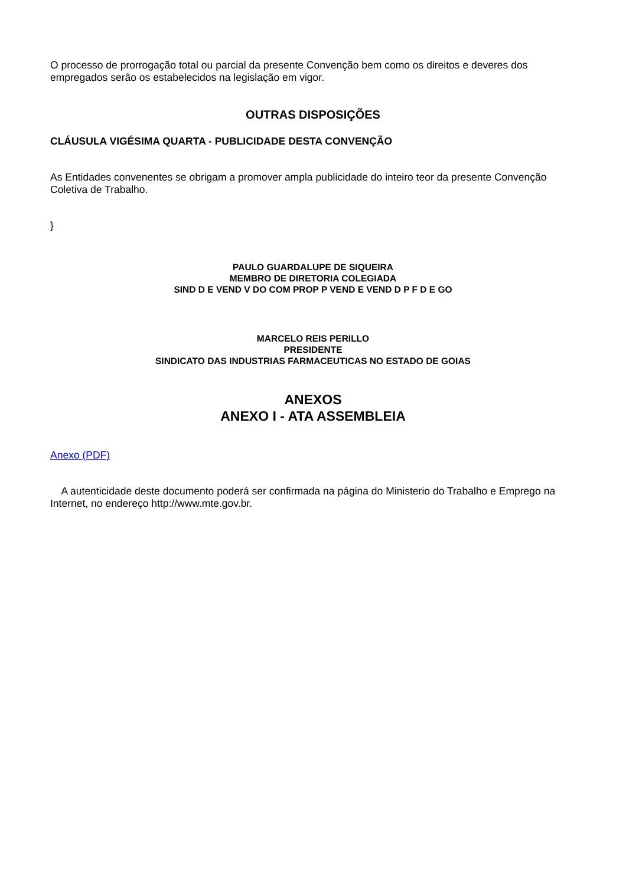O processo de prorrogação total ou parcial da presente Convenção bem como os direitos e deveres dos empregados serão os estabelecidos na legislação em vigor.
OUTRAS DISPOSIÇÕES
CLÁUSULA VIGÉSIMA QUARTA - PUBLICIDADE DESTA CONVENÇÃO
As Entidades convenentes se obrigam a promover ampla publicidade do inteiro teor da presente Convenção Coletiva de Trabalho.
}
PAULO GUARDALUPE DE SIQUEIRA
MEMBRO DE DIRETORIA COLEGIADA
SIND D E VEND V DO COM PROP P VEND E VEND D P F D E GO
MARCELO REIS PERILLO
PRESIDENTE
SINDICATO DAS INDUSTRIAS FARMACEUTICAS NO ESTADO DE GOIAS
ANEXOS
ANEXO I - ATA ASSEMBLEIA
Anexo (PDF)
A autenticidade deste documento poderá ser confirmada na página do Ministerio do Trabalho e Emprego na Internet, no endereço http://www.mte.gov.br.